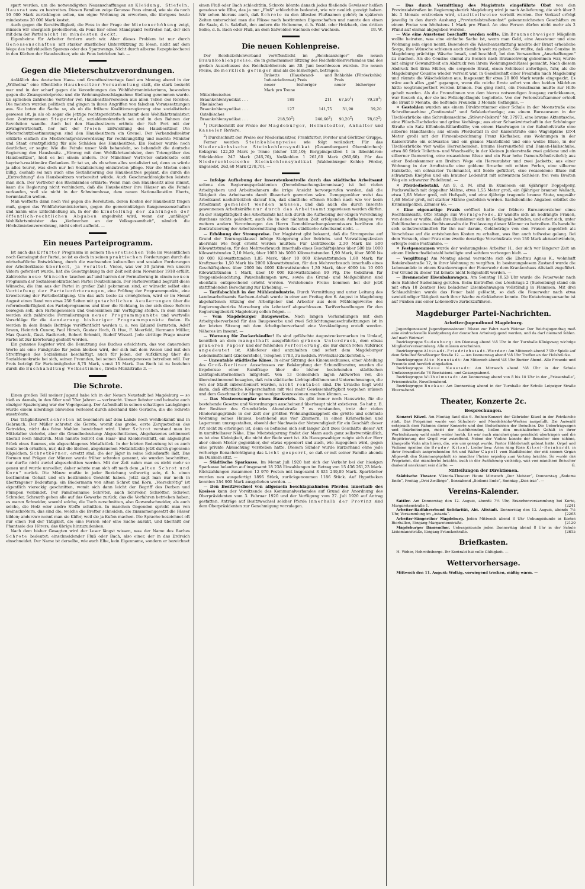spart werden, um die notwendigsten Neuanschaffungen an Kleidung, Stiefeln, Hausrat usw. zu bestreiten. Diesen Familien zeige Genosse Peus einmal, wie sie da noch 10 000 Mark zurücklegen sollen, um eigne Wohnung zu erwerben, die übrigens heute mindestens 30 000 Mark kostet.
Auch gegen die Bereitwilligkeit, die Peus in der Frage der Mietenerhöhung zeigt, müssen wir energisch protestieren, da Peus hier einen Standpunkt vertreten hat, der sich mit dem der Partei nicht im mindesten deckt.
Eigenheime für Arbeiter fordern auch wir. Aber dieses Problem ist nur durch Genossenschaften mit starker staatlicher Unterstützung zu lösen, nicht auf dem Wege des individuellen Sparens oder des Sparzwangs. Nicht durch alberne Rezeptekocherei in den Küchen der Hausbesitzer, wie sie Peus betrieben hat. —
Gegen die Mieterschutzverordnungen.
Anläßlich des deutschen Haus- und Grundbesitzertags fand am Montag abend in der „Wilhelma“ eine öffentliche Hausbesitzer-Versammlung statt, die stark besucht war und in der scharf gegen die Verordnungen des Wohlfahrtsministeriums, besonders gegen die Zwangsmietpreise und die Wohnungsbeschlagnahme Stellung genommen wurde. Es sprachen zahlreiche Vertreter von Hausbesitzervereinen aus allen Teilen des Reiches. Die meisten wurden politisch und gingen in ihren Angriffen von falschen Voraussetzungen aus. Sie boten die Sache so, als ob die frühere Koalitionsregierung eine sozialistische gewesen ist, ja als ob sogar die jetzige rechtsgerichtete mitsamt dem Wohlfahrtsminister, dem Zentrumsmann Stegerwald, sozialdemokratisch sei und in den Bahnen der Revolution wandle. Auch bei den Hausbesitzern ertönte der Ruf: Fort mit der Zwangswirtschaft, her mit der freien Entwicklung des Hausbesitzes! Die Mieterschutzbestimmungen sind den Hausbesitzern ein Greuel. Der Verbandsdirektor erklärte einfach die Miethöchstpreisverordnung für rechtsungültig und machte Minister und Staat ersatzpflichtig für alle Schäden des Hausbesitzes. Ein Redner wurde noch deutlicher, er sagte: Wie die Feinde unser Volk behandeln, so behandelt die deutsche Regierung den Hausbesitz. „Hinweg mit dem Wohlfahrtsminister, dem Totengräber des Hausbesitzes“, hieß es bei einem andern. Der Münchner Vertreter entwickelte echt bayrisch-reaktionäre Gedanken. Er tat so, als ob schon alles sozialisiert sei, denn es würde ja alles teurer, was doch nur bei Sozialisierung einzutreten pflege. Nur die Mieten seien billig, deshalb sei nun auch eine Sozialisierung des Hausbesitzes geplant, die durch die „Entrechtung“ des Hausbesitzers vorbereitet würde. Auch Geschmacklosigkeiten leistete man sich. Der Vertreter des Rheinlandes erklärte: Wenn man den Hausbesitz alles nimmt, kann die Regierung nicht verhindern, daß die Hausbesitzer ihre Häuser an die Feinde verkaufen, weil sie nicht in der Schwimmhose, dem neuen Nationalkostüm Eberts, herumlaufen wollen.
Man wetterte dann noch viel gegen die Revolution, deren Kosten der Hausbesitz tragen muß, gegen das Wohlfahrtsministerium, gegen die gemeinnützigen Baugenossenschaften und nahm eine Entschließung an, in der die Einstellung der Zahlungen der öffentlich-rechtlichen Abgaben angedroht wird, wenn der „unfähige“ Wohlfahrtsminister das „Verbrechen an der Volksgesamtheit“, nämlich die Höchstmietenverordnung, nicht sofort aufhebt. —
Ein neues Parteiprogramm.
Ist auch das Erfurter Programm in seinem theoretischen Teile im wesentlichen noch Gemeingut der Partei, so ist es doch in seinen praktischen Forderungen durch die wirtschaftliche Entwicklung, durch die wachsenden kulturellen und sozialen Forderungen der Arbeiterklasse überholt, ja veraltet. Vieles, was vor 30 Jahren von unsern Vätern gefordert wurde, hat die Gesetzgebung in der Zeit seit dem November 1918 erfüllt. Zahlreiche neue Wünsche tauchen auf und harren der Formulierung in einem neuen Programm der Sozialdemokratischen Partei Deutschlands. Der Parteivorstand begrüßt diese Wünsche, die ihm aus der Partei in großer Zahl gekommen sind, er wünscht selbst eine Vertiefung der Parteierörterungen, eine Prüfung der Programmpunkte, eine Erweiterung der Parteibetätigung. Um das aufs beste zu ermöglichen, wird er im Monat August einen Band von etwa 250 Seiten mit gutachtlichen Aeußerungen über die reformbedürftigkeit des Parteiprogramms und über die Richtung, in der sich diese Reform bewegen soll, den Parteigenossen und Genossinnen zur Verfügung stellen. In dem Bande werden sich zahlreiche Formulierungen neuer Programmpunkte und wertvolle Vorschläge für die Aenderung bisheriger Programmpunkte finden. Es werden in dem Bande Beiträge veröffentlicht werden u. a. von Eduard Bernstein, Adolf Braun, Heinrich Cunow, Paul Hirsch, Gustav Hoch, O. Hue, F. Meerfeld, Hermann Müller, Max Quarck, Gust. Radbruch, Robert Schmidt, Rudolf Wissell. Jede strittige Frage unsrer Partei ist zur Erörterung gestellt worden.
Ein genaues Register wird die Benutzung des Buches erleichtern, das von dauerndem Werte als eine Fundgrube für jeden bleiben wird, der sich mit dem Wesen und mit den Streitfragen des Sozialismus beschäftigt, auch für jeden, der Aufklärung über die Sozialdemokratie bei sich, seinen Freunden, bei seinen Klassengenossen betreiben will. Der Preis beträgt für Parteimitglieder 8,75 Mark, sonst 15 Mark. Das Buch ist zu beziehen durch die Buchhandlung Volksstimme, Große Münzstraße 3. —
Die Schrote.
Einen großen Teil meiner Jugend habe ich in der Neuen Neustadt bei Magdeburg — so hieß es damals, in den 60er und 70er Jahren — verbracht. Unser liebster und beinahe auch einziger Spaziergang war der Vogelgesang. Der Aufenthalt in seinen schattigen Laubgängen wurde einem allerdings bisweilen verleidet durch allerhand üble Gerüche, die die Schrote ausströmte.
Das Tätigkeitswort schroten ist besonders auf dem Lande noch wohlbekannt und in Gebrauch. Der Müller schrotet die Gerste, womit das grobe, erste Zerquetschen des Getreides, nicht das feine Mahlen bezeichnet wird. Unter Schrot verstand man im Mittelalter vielerlei, aber die Grundbedeutung: Abgeschnittenes, Abgehauenes schimmert überall noch hindurch. Man nannte Schrot den Haar- und Kleiderschnitt, ein abgesägtes Stück eines Baumes, ein abgeschlagenes Metallstück. In der letzten Bedeutung ist es auch heute noch erhalten, nur, daß die kleinen, abgehauenen Metallstücke jetzt durch gegossene Kügelchen, Schrotkörner, ersetzt sind, die der Jäger in seine Schießwaffe lädt. Das Formen und Prägen der Münzen wurde früher schroten genannt, sie wurden beschnitten, nur durfte nicht zuviel abgeschnitten werden. Mit der Zeit nahm man es nicht mehr so genau und wurde unreeller; daher sehnte man sich oft nach dem „alten Schrot und Korn“ zurück. Die Münze mußte in jeder Beziehung vollwertig sein, d. h. einen bestimmten Gehalt und ein bestimmtes Gewicht haben. Jetzt sagt man nur noch in übertragener Bedeutung: ein Biedermann von altem Schrot und Korn. „Vierschrötig“ ist eigentlich viereckig geschnitten, womit sich dann leicht der Begriff des Derben und Plumpen verbindet. Der Familienname Schröter, auch Schröder, Schrötter, Schröer, Schrader, Schrauth gehen alle auf das Gewerbe zurück, das die Vorfahren betrieben haben; es waren Schneider, sowohl solche, die Tuch zerschnitten, also Gewandschneider, als auch solche, die Holz oder andre Stoffe schnitten. In manchen Gegenden spricht man von Weinschrötern, das sind die, welche die Bretter schneiden, die zusammengesetzt die Fässer bilden; anderswo nennt man sie Küfer, weil sie ja Kufen machen. Die Sprache bezeichnet oft nur einen Teil der Tätigkeit, die eine Person oder eine Sache ausübt, und überläßt der Phantasie des Hörers, das übrige hinzuzudenken.
Nach dem bisher Gesagten wird der Leser längst wissen, was der Name des Baches Schrote bedeutet: einschneidender Fluß oder Bach, also einer, der in das Erdreich einschneidet. Der Name ist derselbe, wie auch Elbe, kein Eigenname, sondern er bezeichnet
einen Fluß oder Bach schlechthin. Schrote könnte danach jedes fließende Gewässer heißen geradeso wie Elbe, das ja nur „Fluß“ schlechthin bedeutet, wie wir neulich gezeigt haben. Wir sehen hieraus auch, daß Schrote zu den ältesten Flußnamen gehört; in späteren Zeiten unterschied man die Flüsse nach bestimmten Eigenschaften und nannte den einen die Saale, d. h. Salzfluß, den andern die Holtemme, d. h. Wald- oder Holzbach, den dritten Selke, d. h. Bach oder Fluß, an dem Salweiden wachsen oder wuchsen. Dr. W.
Die neuen Kohlenpreise.
Der Reichskohlenverband veröffentlicht im „Reichsanzeiger“ die neuen Braunkohlenpreise, die in gemeinsamer Sitzung des Reichskohlenverbandes und des großen Ausschusses des Reichskohlenrats am 30. Juni beschlossen wurden. Die neuen Preise, die merklich geringer sind als die bisherigen, betragen:
| | Briketts (Hausbrand- und Industrieformat) Preis | | Rohkohle (Förderkohle) Preis | |
| --- | --- | --- | --- | --- |
| | neuer | bisheriger | neuer | bisheriger |
| | Mark pro Tonne | | | |
| Mitteldeutsches Braunkohlensyndikat . . . | 189 | 211 | 67,50<sup>1</sup>) | 79,20<sup>1</sup>) |
| Rheinisches Braunkohlensyndikat . . . | 127 | 141,75 | 31,90 | 39,20 |
| Ostelbisches Braunkohlensyndikat . . . | 218,50<sup>2</sup>) | 240,60<sup>2</sup>) | 90,20<sup>2</sup>) | 78,62<sup>2</sup>) |
<sup>1</sup>) Durchschnitt der Preise der Magdeburger, Helmstedter, Anhalter und Kasseler Reviere.
<sup>2</sup>) Durchschnitt der Preise der Niederlausitzer, Frankfurter, Forster und Görlitzer Gruppe.
Ferner werden Steinkohlenpreise wie folgt verändert: Für das Niedersächsische Steinkohlensyndikat (Gesamtbergamt Obernkirchen): Koksgrus 122,20 Mark je Tonne (bisher 130,10); Bergpinspektion 1 in Ibbenbüren: Stückkohlen 247 Mark (245,70), Nußkohlen 1 261,60 Mark (260,60). Für das Niederschlesische Steinkohlensyndikat (Waldenburger Kohle): Förder, ungesiebt, 263,60 Mark (278,70). —
— Infolge Aufhebung der Inseratenkontrolle durch das städtische Arbeitsamt seitens des Regierungspräsidenten (Demobilmachungskommissar) ist bei vielen Arbeitgebern und Arbeitnehmern die irrige Ansicht hervorgerufen worden, daß die Tätigkeit des Arbeitsamts damit illusorisch geworden wäre. Demgegenüber weist das Arbeitsamt nachdrücklich darauf hin, daß sämtliche offenen Stellen nach wie vor beim Arbeitsamt gemeldet werden müssen, und daß auch die durch Inserate gewonnenen Arbeitskräfte nur durch das Arbeitsamt zugewiesen werden dürfen. An der Haupttätigkeit des Arbeitsamts hat sich durch die Aufhebung der obigen Verordnung durchaus nichts geändert, auch die in der nächsten Zeit erfolgenden Aufhebungen von weitern andern Verordnungen des Herrn Demobilmachungskommissars berühren die Zentralisierung der Arbeitsvermittlung durch das städtische Arbeitsamt nicht. —
— Erhöhung der Strompreise. Der Magistrat gibt bekannt, daß die Strompreise auf Grund der Teurungsklausel infolge Steigerung aller Betriebs- und Verwaltungskosten abermals wie folgt erhöht werden mußten: Für Lichtzwecke 2,30 Mark bis 500 Kilowattstunden, für den Mehrverbrauch innerhalb eines Geschäftsjahres über 500 bis 1000 Kilowattstunden 2,10 Mark, über 1000 bis 5000 Kilowattstunden 1,90 Mark, über 5000 bis 10 000 Kilowattstunden 1,85 Mark, über 10 000 Kilowattstunden 1,80 Mark; für Kraftzwecke 1,50 Mark bis 2000 Kilowattstunden, für den Mehrverbrauch innerhalb eines Geschäftsjahres über 2000 bis 4000 Kilowattstunden 1,30 Mark, über 4000 bis 10 000 Kilowattstunden 1 Mark, über 10 000 Kilowattstunden 90 Pfg. Die Gebühren für Treppenbeleuchtung, Pauschallampen usw., sowie die Grund- und Meßgebühren sind ebenfalls entsprechend erhöht worden. Vorstehende Preise kommen bei der jetzt stattfindenden Berechnung zur Erhebung. —
— Tarifabschluß in der Mühlenindustrie. Durch Vermittlung und unter Leitung des Landesarbeitsamts Sachsen-Anhalt wurde in einer am Freitag den 6. August in Magdeburg abgehaltenen Sitzung der Arbeitgeber und Arbeiter aus dem Mühlengewerbe des Regierungsbezirks Merseburg ein Lohntarif abgeschlossen. Tarifverhandlungen für den Regierungsbezirk Magdeburg sollen folgen. —
— Vom Magdeburger Baugewerbe. Nach langen Verhandlungen mit dem Arbeitgeberverband für das Baugewerbe und zwei Schlichtungsausschußsitzungen ist in der letzten Sitzung mit dem Arbeitgeberverband eine Verständigung erzielt worden. Näheres im Inserat. —
— Warnung für Zuckerhändler! Es sind gefälschte Augustzuckermarken im Umlauf, kenntlich an dem mangelhaft ausgeführten grünen Unterdruck, dem etwas graueren Papier und der fehlenden Perforierung, die nur durch roten Aufdruck angedeutet ist. Ablieferer sind anzuhalten und sofort dem Magdeburger Lebensmittelamt (Zuckerstelle), Telephon 1783, zu melden. Provinzial-Zuckerstelle. —
— Unrentable städtische Kinos. In einer Sitzung des Kinoausschusses, einer Abteilung des Groß-Berliner Ausschusses zur Bekämpfung der Schundliteratur, wurden die Ergebnisse einer Rundfrage über die bisher bestehenden städtischen Lichtspielunternehmen mitgeteilt. Von 13 Gemeinden lagen Antworten vor, die übereinstimmend besagten, daß rein städtische Lichtspielbühnen und Unternehmungen, die von der Stadt subventioniert wurden, nicht rentabel sind. Die Ursache liegt wohl darin, daß öffentliche Körperschaften mit viel mehr Gewissenhaftigkeit vorgehen müssen und dem Geschmack der Menge weniger Konzessionen machen können. —
— Das Musterexemplar eines Hauswirts. Es gibt immer noch Hauswirte, für die bestehende Gesetze und Verordnungen anscheinend überhaupt nicht existieren. So hat z. B. der Besitzer des Grundstücks Abendstraße 7 es verstanden, trotz der vielen Hinderungsgründe in der Zeit der größten Wohnungsknappheit die größte und schönste Wohnung seines Hauses, bestehend aus vier Zimmern, in einen Krämerladen und Lagerraum umzugestalten, obwohl der Nachweis der Notwendigkeit für ein Geschäft dieser Art nicht zu erbringen ist, denn es befinden sich seit langer Zeit zwei Geschäfte dieser Art in unmittelbarer Nähe. Eine Mietsteigerung findet der Mann auch ganz selbstverständlich, es ist eine Kleinigkeit, die nicht der Rede wert ist. Als Hausgewaltiger zeigte sich der Herr aber einem Mieter gegenüber, der etwas opponiert und auch, wie zugegeben wird, gegen eine private Abmachung verstoßen hatte. Diesem Sünder wurde kurzerhand ohne jede vorherige Benachrichtigung das Licht gesperrt, so daß er mit seiner Familie abends im Dunkeln sitzt. —
— Städtische Sparkasse. Im Monat Juli 1920 hat sich der Verkehr bei der hiesigen Sparkasse belaufen auf insgesamt 18 238 Einzahlungen im Betrag von 15 436 261,23 Mark. Rückzahlungen zusammen 12 970 Posten mit insgesamt 8 931 249,89 Mark. Sparbücher wurden neu ausgefertigt 1896 Stück, zurückgenommen 1186 Stück. Auf Hypotheken konnten 254 900 Mark ausgeliehen werden. —
— Den Besitzwechsel von allgemein beschlagnahmten Pferden innerhalb des Kreises kann der Vorsitzende des Kommunalverbandes auf Grund der Anordnung des Oberpräsidenten vom 3. Februar 1920 und der Verfügung vom 27. Juli 1920 auf Antrag gestatten. Anträge auf Besitzwechsel solcher Pferde innerhalb der Provinz sind dem Oberpräsidenten zur Genehmigung vorzulegen.
— Das durch Vermittlung des Magistrats eingeführte Obst von den Provinzialstraßen im Regierungsbezirk Magdeburg wird je nach Anlieferung, die sich über 2 bis 3 Monate erstrecken wird, stadtteilweise verteilt werden. Der Verkauf erfolgt jeweilig in den durch Aushang „Provinzialstraßenobst“ gekennzeichneten Geschäften zu einem Preise von höchstens 1 Mark pro Pfund. An eine Person dürfen nicht mehr als 2 Pfund auf einmal abgegeben werden.
— Wie eine Aussteuer beschafft werden sollte. Ein Braunschweiger Mägdlein wollte heiraten, was eine einfache Sache ist, wenn man Geld, eine Aussteuer und eine Wohnung sein eigen nennt. Besonders die Wäscheausstattung machte der Braut erhebliche Sorge, ihre Wünsche schienen auch ziemlich weit zu gehen. Sie wußte, daß eine Cousine in Magdeburg prächtige Wäsche besaß, und beschloß, bei den Verwandten „Anschaffungen“ zu machen. Als die Cousine einmal zu Besuch nach Braunschweig gekommen war, wurde mit einiger Gewandtheit ein Abdruck von ihrem Wohnungsschlüssel gemacht. Nach diesem Abdruck ließ Erna Müller, die sorgende Braut, einen Schlüssel anfertigen, fuhr, als die Magdeburger Cousine wieder verreist war, in Gesellschaft einer Freundin nach Magdeburg und räumte die Wäschekästen aus. Insgesamt für etwa 20 000 Mark wurde eingepackt. Es wäre auch alles „gut“ gegangen, wenn die reiche Ernte sofort von den beiden Mädchen hätte wegtransportiert werden können. Das ging nicht, ein Dienstmann mußte zur Hilfe geholt werden. Als die Freundinnen von dem hierzu notwendigen Ausgang zurückkamen, war Besuch da, der sie ins Polizeigefängnis begleitete. Von der Ferienstrafkammer erhielt die Braut 9 Monate, die helfende Freundin 3 Monate Gefängnis. —
✕ Gestohlen wurden aus einem Direktorzimmer einer Schule in der Moonstraße eine Schreibmaschine „Continental“ und Sofalederbezüge; aus einem Bureauraum in der Tischlerbrücke eine Schreibmaschine „Stöwer-Rekord“ Nr. 37973, eine braune Aktentasche, eine Plüsch-Tischdecke und grüne Vorhänge; aus einer Schankwirtschaft in der Schöninger Straße ein Satz Elfenbein-Billardbälle; von einem Handwagen in der Bahnhofstraße eine silberne Handtasche; aus einem Pferdestall in der Kaiserstraße eine Wagenplane (3×4 Meter groß) mit der Firmenbezeichnung Franz Kiefhaber; aus Wohnungen in der Kaiserstraße ein schwarzes und ein graues Mantelkleid und eine weiße Bluse, in der Tischlerbrücke vier weiße Herrenhemden, braune Herrenstiefel und Damen-Halbschuhe, etwa 80 Stück Toiletten- und Waschseife; in der Kleinen Junkerstraße zwei goldene und ein silberner Damenring, eine rosaseidene Bluse und ein Paar hohe Damen-Schnürstiefel; aus einer Bodenkammer am Breiten Wege ein Herrenulster und zwei Jacketts; aus einer Wohnung in der Arndtstraße eine goldene Brosche mit echten Perlen, eine silberne Halskette, ein schwarzer Tuchmantel, mit Seide gefüttert, eine rosaseidene Bluse mit schwarzen Knöpfen und ein brauner Lodenhut mit schwarzem Schleier; frei vom Breiten Weg ein schwarzer Pudelhund. —
✕ Pferdediebstahl. Am 9. d. M. sind in Kumlosen ein 6jähriger Doppelpony, Fuchswallach mit doppelter Mähne, etwa 1,55 Meter groß, ein 8jähriger brauner Wallach, etwa 1,68 Meter groß, mit Hufspalt, und eine 4jährige tragende braune Stute, ungesähr 1,68 Meter groß, mit starker Mähne gestohlen worden. Sachdienliche Angaben erbittet die Kriminalpolizei, Zimmer 66. —
✕ Eine eigenartige Praxis eröffnet hatte der frühere Bureauvorsteher eines Rechtsanwalts, Otto Stange aus Wernigerode. Er wandte sich an bedrängte Frauen, von denen er wußte, daß ihre Ehemänner sich im Gefängnis befinden, und erbot sich, unter Zuhilfenahme eines Rechtsanwalts die Freilassung dieser Männer zu betreiben. Es handelte sich selbstverständlich für ihn nur darum, Geldbeträge von den Frauen angeblich als Vorschüsse auf die entstehenden Kosten zu erhalten, was ihm auch teilweise gelang. Bei dem Versuch, einer Frau eine zweite derartige Vorschußrate von 150 Mark abzuschwindeln, erfolgte seine Festnahme. —
✕ Festgenommen wurde der wohnungslose Arbeiter H., der sich vor längerer Zeit an einem Einbruchsdiebstahl beteiligte und seitdem verborgen hielt. —
— Vergiftung! Am Montag abend versuchte sich die Ehefrau Agnes K., wohnhaft Rotekrebsstraße 12, in ihrer Wohnung zu vergiften. In besinnungslosem Zustand wurde die Lebensmüde in einem Krankenwagen der Feuerwehr dem Krankenhaus Altstadt zugeführt. Der Grund zu dieser Tat konnte nicht festgestellt werden. —
— Brennender Eisenbahnwagen. Am Sonntag 10,53 Uhr wurde die Feuerwehr nach dem Bahnhof Sudenburg gerufen. Beim Eintreffen des Löschzugs 2 (Sudenburg) stand ein mit etwa 10 Zentner Heu beladener Eisenbahnwagen vollständig in Flammen. Mit drei Schlauchlinien wurde das Feuer bald gelöscht, so daß die Feuerwehr nach etwa zweistündiger Tätigkeit nach ihrer Wache zurückkehren konnte. Die Entstehungsursache ist auf Funken aus einer Lokomotive zurückzuführen.
Magdeburger Partei-Nachrichten.
Arbeiter-Jugendbund Magdeburg.
Jugendgenossen! Jugendgenossinnen! Rüstet zur Fahrt nach Weimar. Der Reichsjugendtag muß eine eindrucksvolle Kundgebung der deutschen Arbeiterjugend werden, und da darf niemand fehlen. Auf nach Weimar!
Bezirksgruppe Sudenburg: Am Dienstag abend ½8 Uhr in der Turnhalle Königsweg wichtige Mitgliederversammlung. Alle müssen erscheinen.
Bezirksgruppe Altstadt-Friedrichstadt-Werder: Am Mittwoch abend 7 Uhr Spiele auf dem Schulhof Straßburger Straße 12. — Am Donnerstag abend ½8 Uhr Treffen an der Holzbrücke.
Bezirksgruppe Alte Neustadt: Am Mittwoch abend ½8 Uhr Bunter Abend. Alle Freunde und Freunde sind herzlich eingeladen.
Bezirksgruppe Neue Neustadt: Am Mittwoch abend ½8 Uhr in der Schule Umfassungsstraße 76 Rezitations- und Gesangsabend.
Bezirksgruppe Wilhelmstadt: Am Donnerstag abend von 8 bis 10 Uhr in der „Friesenhalle“, Friesenstraße, Novellenabend.
Bezirksgruppe Buckau: Am Donnerstag abend in der Turnhalle der Schule Leipziger Straße Elternabend.
Theater, Konzerte 2c.
Besprechungen.
Konzert Kitzel. Am Montag fand das 6. Reihen-Konzert der Gebrüder Kitzel in der Petrikirche statt. Das Programm wurde von Schubert- und Mendelssohn-Werken ausgefüllt. Die Auswahl entsprach dem Rahmen dieser Konzerte und den Bedürfnissen der Besucher. Die Uebertragungen und Bearbeitungen, meist der Ausführenden, ließen den musikalischen Gehalt in ihrer Wertschätzung wohl nicht weiter herab. Es war auch manches ganz geschickt übertragen und die Registrierung der Orgel war zutreffend. Neben der Violine konnte der Besucher eine schöne, klangvolle Viola alta hören, die, wie uns gesagt wurde, Pastor Hildebrandt gebaut hatte. Orgel und Violinen spielten die Brüder Kitzel, Lieder bzw. Arien sang Rose Kitzel-Reinhardt in ihrer freundlich ansprechenden Art und Walter Capell vom Stadttheater, der mit seinem Organ Allgewalt den Stimmungsgehalt so mancher Phrase ergiebig zum Vortrag brachte. So wurde das Programm, das mancherlei brachte, auch in der Ausführung vielseitig, was von manchem Besucher dankend anerkannt sein dürfte. — G.
Mitteilungen der Direktionen.
Städtische Theater. Viktoria-Theater: Heute Mittwoch „Der Meister“, Donnerstag „Sodoms Ende“, Freitag „Drei Zwillinge“, Sonnabend „Sodoms Ende“, Sonntag „Dies irae“. —
Vereins-Kalender.
Sattler. Am Donnerstag den 12. August, abends 7½ Uhr, Branchenversammlung bei Korte, Margaretenstraße 1. [2241
Arbeiter-Radfahrerbund Solidarität, Abt. Altstadt. Donnerstag den 12. August, abends 7½ Uhr, Versammlung im „Astania“. [2263
Arbeiter-Sängerchor Magdeburg. Jeden Mittwoch abend 8 Uhr Uebungsstunde in Kortes Bierhallen, Eingang Margaretenstraße. [2120
Magdeburger Damenchor. Uebungsstunde jeden Donnerstag abend 8 Uhr in der Schule Listemannstraße, Eingang Franckestraße. [2615
Briefkasten.
H. Weber, Hehrothsberge. Ihr Kontrakt hat volle Gültigkeit. —
Wettervorhersage.
Mittwoch den 11. August: Wolkig, vorwiegend trocken, mäßig warm. —